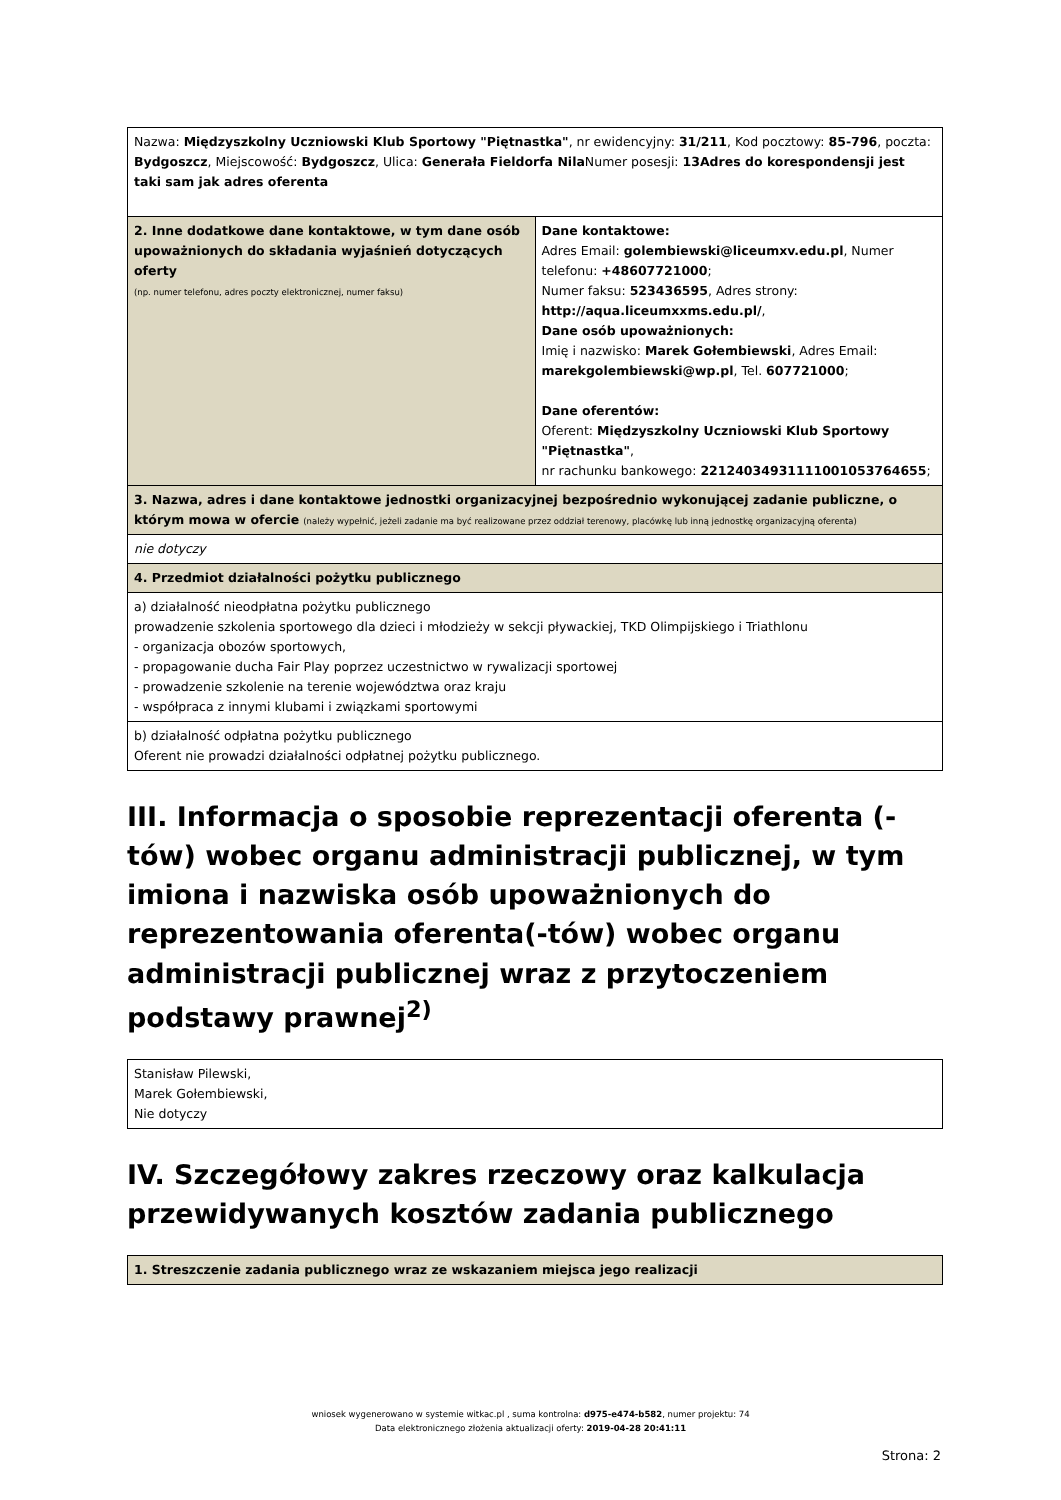| Nazwa: Międzyszkolny Uczniowski Klub Sportowy "Piętnastka" , nr ewidencyjny: 31/211 , Kod pocztowy: 85-796 , poczta: Bydgoszcz , Miejscowość: Bydgoszcz , Ulica: Generała Fieldorfa Nila Numer posesji: 13Adres do korespondensji jest taki sam jak adres oferenta | |
| 2. Inne dodatkowe dane kontaktowe, w tym dane osób upoważnionych do składania wyjaśnień dotyczących oferty (np. numer telefonu, adres poczty elektronicznej, numer faksu) | Dane kontaktowe: Adres Email: golembiewski@liceumxv.edu.pl , Numer telefonu: +48607721000 ; Numer faksu: 523436595 , Adres strony: http://aqua.liceumxxms.edu.pl/ , Dane osób upoważnionych: Imię i nazwisko: Marek Gołembiewski , Adres Email: marekgolembiewski@wp.pl , Tel. 607721000 ; Dane oferentów: Oferent: Międzyszkolny Uczniowski Klub Sportowy "Piętnastka" , nr rachunku bankowego: 22124034931111001053764655 ; |
| 3. Nazwa, adres i dane kontaktowe jednostki organizacyjnej bezpośrednio wykonującej zadanie publiczne, o którym mowa w ofercie (należy wypełnić, jeżeli zadanie ma być realizowane przez oddział terenowy, placówkę lub inną jednostkę organizacyjną oferenta) | |
| nie dotyczy | |
| 4. Przedmiot działalności pożytku publicznego | |
| a) działalność nieodpłatna pożytku publicznego prowadzenie szkolenia sportowego dla dzieci i młodzieży w sekcji pływackiej, TKD Olimpijskiego i Triathlonu - organizacja obozów sportowych, - propagowanie ducha Fair Play poprzez uczestnictwo w rywalizacji sportowej - prowadzenie szkolenie na terenie województwa oraz kraju - współpraca z innymi klubami i związkami sportowymi | |
| b) działalność odpłatna pożytku publicznego Oferent nie prowadzi działalności odpłatnej pożytku publicznego. | |
III. Informacja o sposobie reprezentacji oferenta (-tów) wobec organu administracji publicznej, w tym imiona i nazwiska osób upoważnionych do reprezentowania oferenta(-tów) wobec organu administracji publicznej wraz z przytoczeniem podstawy prawnej<sup>2)</sup>
| Stanisław Pilewski, Marek Gołembiewski, Nie dotyczy |
IV. Szczegółowy zakres rzeczowy oraz kalkulacja przewidywanych kosztów zadania publicznego
| 1. Streszczenie zadania publicznego wraz ze wskazaniem miejsca jego realizacji |
wniosek wygenerowano w systemie witkac.pl , suma kontrolna: d975-e474-b582, numer projektu: 74
Data elektronicznego złożenia aktualizacji oferty: 2019-04-28 20:41:11
Strona: 2